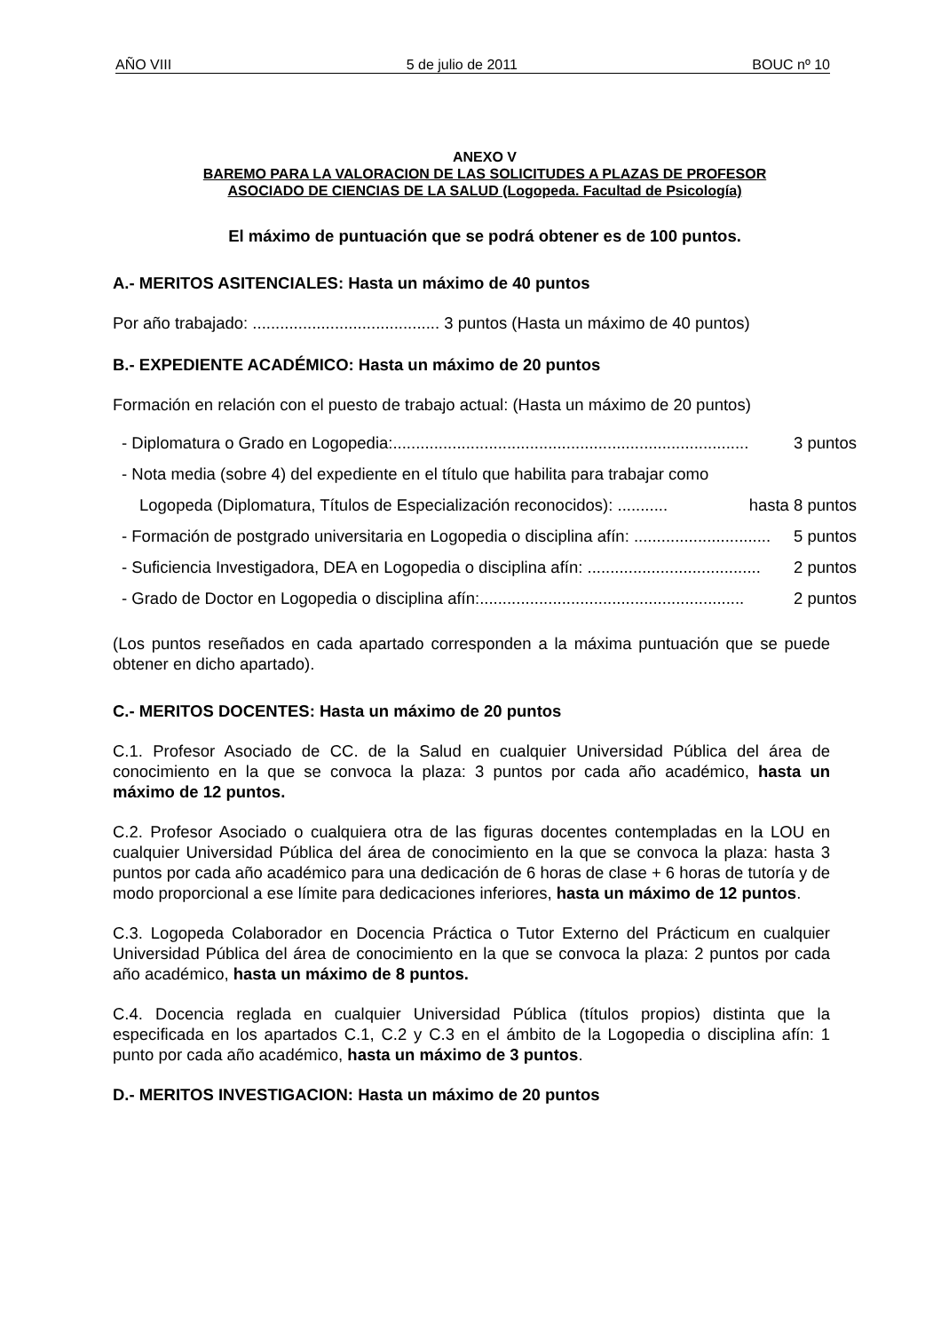AÑO VIII 5 de julio de 2011 BOUC nº 10
ANEXO V
BAREMO PARA LA VALORACION DE LAS SOLICITUDES A PLAZAS DE PROFESOR
ASOCIADO DE CIENCIAS DE LA SALUD (Logopeda. Facultad de Psicología)
El máximo de puntuación que se podrá obtener es de 100 puntos.
A.- MERITOS ASITENCIALES: Hasta un máximo de 40 puntos
Por año trabajado: ......................................... 3 puntos (Hasta un máximo de 40 puntos)
B.- EXPEDIENTE ACADÉMICO: Hasta un máximo de 20 puntos
Formación en relación con el puesto de trabajo actual: (Hasta un máximo de 20 puntos)
- Diplomatura o Grado en Logopedia:.............................................................................. 3 puntos
- Nota media (sobre 4) del expediente en el título que habilita para trabajar como
Logopeda (Diplomatura, Títulos de Especialización reconocidos): ........... hasta 8 puntos
- Formación de postgrado universitaria en Logopedia o disciplina afín: .............................. 5 puntos
- Suficiencia Investigadora, DEA en Logopedia o disciplina afín: ...................................... 2 puntos
- Grado de Doctor en Logopedia o disciplina afín:.......................................................... 2 puntos
(Los puntos reseñados en cada apartado corresponden a la máxima puntuación que se puede obtener en dicho apartado).
C.- MERITOS DOCENTES: Hasta un máximo de 20 puntos
C.1. Profesor Asociado de CC. de la Salud en cualquier Universidad Pública del área de conocimiento en la que se convoca la plaza: 3 puntos por cada año académico, hasta un máximo de 12 puntos.
C.2. Profesor Asociado o cualquiera otra de las figuras docentes contempladas en la LOU en cualquier Universidad Pública del área de conocimiento en la que se convoca la plaza: hasta 3 puntos por cada año académico para una dedicación de 6 horas de clase + 6 horas de tutoría y de modo proporcional a ese límite para dedicaciones inferiores, hasta un máximo de 12 puntos.
C.3. Logopeda Colaborador en Docencia Práctica o Tutor Externo del Prácticum en cualquier Universidad Pública del área de conocimiento en la que se convoca la plaza: 2 puntos por cada año académico, hasta un máximo de 8 puntos.
C.4. Docencia reglada en cualquier Universidad Pública (títulos propios) distinta que la especificada en los apartados C.1, C.2 y C.3 en el ámbito de la Logopedia o disciplina afín: 1 punto por cada año académico, hasta un máximo de 3 puntos.
D.- MERITOS INVESTIGACION: Hasta un máximo de 20 puntos